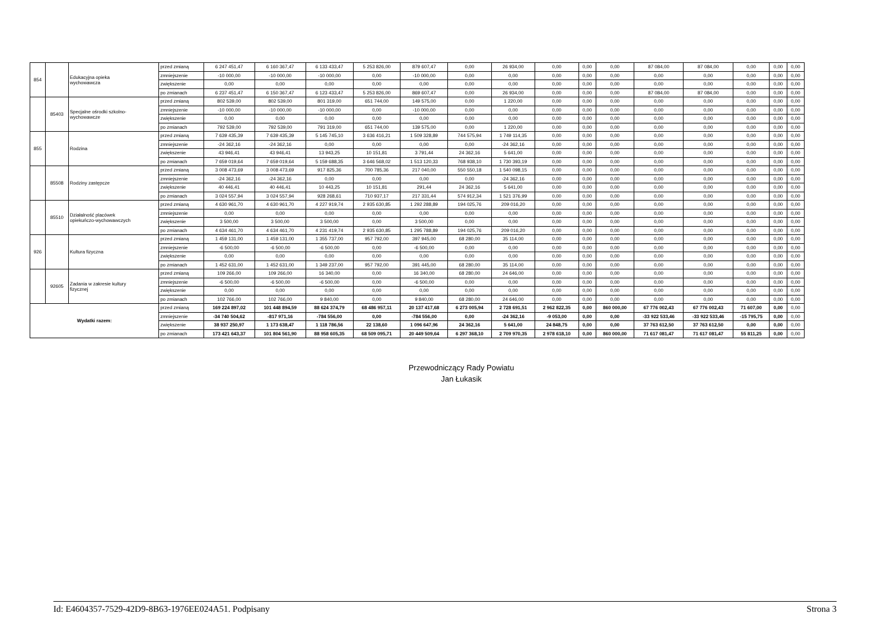| 854 | | Edukacyjna opieka wychowawcza | przed zmianą | 6 247 451,47 | 6 160 367,47 | 6 133 433,47 | 5 253 826,00 | 879 607,47 | 0,00 | 26 934,00 | 0,00 | 0,00 | 0,00 | 87 084,00 | 87 084,00 | 0,00 | 0,00 | 0,00 |
| | | | zmniejszenie | -10 000,00 | -10 000,00 | -10 000,00 | 0,00 | -10 000,00 | 0,00 | 0,00 | 0,00 | 0,00 | 0,00 | 0,00 | 0,00 | 0,00 | 0,00 | 0,00 |
| | | | zwiększenie | 0,00 | 0,00 | 0,00 | 0,00 | 0,00 | 0,00 | 0,00 | 0,00 | 0,00 | 0,00 | 0,00 | 0,00 | 0,00 | 0,00 | 0,00 |
| | | | po zmianach | 6 237 451,47 | 6 150 367,47 | 6 123 433,47 | 5 253 826,00 | 869 607,47 | 0,00 | 26 934,00 | 0,00 | 0,00 | 0,00 | 87 084,00 | 87 084,00 | 0,00 | 0,00 | 0,00 |
| | 85403 | Specjalne ośrodki szkolno- wychowawcze | przed zmianą | 802 539,00 | 802 539,00 | 801 319,00 | 651 744,00 | 149 575,00 | 0,00 | 1 220,00 | 0,00 | 0,00 | 0,00 | 0,00 | 0,00 | 0,00 | 0,00 | 0,00 |
| | | | zmniejszenie | -10 000,00 | -10 000,00 | -10 000,00 | 0,00 | -10 000,00 | 0,00 | 0,00 | 0,00 | 0,00 | 0,00 | 0,00 | 0,00 | 0,00 | 0,00 | 0,00 |
| | | | zwiększenie | 0,00 | 0,00 | 0,00 | 0,00 | 0,00 | 0,00 | 0,00 | 0,00 | 0,00 | 0,00 | 0,00 | 0,00 | 0,00 | 0,00 | 0,00 |
| | | | po zmianach | 792 539,00 | 792 539,00 | 791 319,00 | 651 744,00 | 139 575,00 | 0,00 | 1 220,00 | 0,00 | 0,00 | 0,00 | 0,00 | 0,00 | 0,00 | 0,00 | 0,00 |
| 855 | | Rodzina | przed zmianą | 7 639 435,39 | 7 639 435,39 | 5 145 745,10 | 3 636 416,21 | 1 509 328,89 | 744 575,94 | 1 749 114,35 | 0,00 | 0,00 | 0,00 | 0,00 | 0,00 | 0,00 | 0,00 | 0,00 |
| | | | zmniejszenie | -24 362,16 | -24 362,16 | 0,00 | 0,00 | 0,00 | 0,00 | -24 362,16 | 0,00 | 0,00 | 0,00 | 0,00 | 0,00 | 0,00 | 0,00 | 0,00 |
| | | | zwiększenie | 43 946,41 | 43 946,41 | 13 943,25 | 10 151,81 | 3 791,44 | 24 362,16 | 5 641,00 | 0,00 | 0,00 | 0,00 | 0,00 | 0,00 | 0,00 | 0,00 | 0,00 |
| | | | po zmianach | 7 659 019,64 | 7 659 019,64 | 5 159 688,35 | 3 646 568,02 | 1 513 120,33 | 768 938,10 | 1 730 393,19 | 0,00 | 0,00 | 0,00 | 0,00 | 0,00 | 0,00 | 0,00 | 0,00 |
| | 85508 | Rodziny zastępcze | przed zmianą | 3 008 473,69 | 3 008 473,69 | 917 825,36 | 700 785,36 | 217 040,00 | 550 550,18 | 1 540 098,15 | 0,00 | 0,00 | 0,00 | 0,00 | 0,00 | 0,00 | 0,00 | 0,00 |
| | | | zmniejszenie | -24 362,16 | -24 362,16 | 0,00 | 0,00 | 0,00 | 0,00 | -24 362,16 | 0,00 | 0,00 | 0,00 | 0,00 | 0,00 | 0,00 | 0,00 | 0,00 |
| | | | zwiększenie | 40 446,41 | 40 446,41 | 10 443,25 | 10 151,81 | 291,44 | 24 362,16 | 5 641,00 | 0,00 | 0,00 | 0,00 | 0,00 | 0,00 | 0,00 | 0,00 | 0,00 |
| | | | po zmianach | 3 024 557,94 | 3 024 557,94 | 928 268,61 | 710 937,17 | 217 331,44 | 574 912,34 | 1 521 376,99 | 0,00 | 0,00 | 0,00 | 0,00 | 0,00 | 0,00 | 0,00 | 0,00 |
| | 85510 | Działalność placówek opiekuńczo-wychowawczych | przed zmianą | 4 630 961,70 | 4 630 961,70 | 4 227 919,74 | 2 935 630,85 | 1 292 288,89 | 194 025,76 | 209 016,20 | 0,00 | 0,00 | 0,00 | 0,00 | 0,00 | 0,00 | 0,00 | 0,00 |
| | | | zmniejszenie | 0,00 | 0,00 | 0,00 | 0,00 | 0,00 | 0,00 | 0,00 | 0,00 | 0,00 | 0,00 | 0,00 | 0,00 | 0,00 | 0,00 | 0,00 |
| | | | zwiększenie | 3 500,00 | 3 500,00 | 3 500,00 | 0,00 | 3 500,00 | 0,00 | 0,00 | 0,00 | 0,00 | 0,00 | 0,00 | 0,00 | 0,00 | 0,00 | 0,00 |
| | | | po zmianach | 4 634 461,70 | 4 634 461,70 | 4 231 419,74 | 2 935 630,85 | 1 295 788,89 | 194 025,76 | 209 016,20 | 0,00 | 0,00 | 0,00 | 0,00 | 0,00 | 0,00 | 0,00 | 0,00 |
| 926 | | Kultura fizyczna | przed zmianą | 1 459 131,00 | 1 459 131,00 | 1 355 737,00 | 957 792,00 | 397 945,00 | 68 280,00 | 35 114,00 | 0,00 | 0,00 | 0,00 | 0,00 | 0,00 | 0,00 | 0,00 | 0,00 |
| | | | zmniejszenie | -6 500,00 | -6 500,00 | -6 500,00 | 0,00 | -6 500,00 | 0,00 | 0,00 | 0,00 | 0,00 | 0,00 | 0,00 | 0,00 | 0,00 | 0,00 | 0,00 |
| | | | zwiększenie | 0,00 | 0,00 | 0,00 | 0,00 | 0,00 | 0,00 | 0,00 | 0,00 | 0,00 | 0,00 | 0,00 | 0,00 | 0,00 | 0,00 | 0,00 |
| | | | po zmianach | 1 452 631,00 | 1 452 631,00 | 1 349 237,00 | 957 792,00 | 391 445,00 | 68 280,00 | 35 114,00 | 0,00 | 0,00 | 0,00 | 0,00 | 0,00 | 0,00 | 0,00 | 0,00 |
| | 92605 | Zadania w zakresie kultury fizycznej | przed zmianą | 109 266,00 | 109 266,00 | 16 340,00 | 0,00 | 16 340,00 | 68 280,00 | 24 646,00 | 0,00 | 0,00 | 0,00 | 0,00 | 0,00 | 0,00 | 0,00 | 0,00 |
| | | | zmniejszenie | -6 500,00 | -6 500,00 | -6 500,00 | 0,00 | -6 500,00 | 0,00 | 0,00 | 0,00 | 0,00 | 0,00 | 0,00 | 0,00 | 0,00 | 0,00 | 0,00 |
| | | | zwiększenie | 0,00 | 0,00 | 0,00 | 0,00 | 0,00 | 0,00 | 0,00 | 0,00 | 0,00 | 0,00 | 0,00 | 0,00 | 0,00 | 0,00 | 0,00 |
| | | | po zmianach | 102 766,00 | 102 766,00 | 9 840,00 | 0,00 | 9 840,00 | 68 280,00 | 24 646,00 | 0,00 | 0,00 | 0,00 | 0,00 | 0,00 | 0,00 | 0,00 | 0,00 |
| Wydatki razem: | | | przed zmianą | 169 224 897,02 | 101 448 894,59 | 88 624 374,79 | 68 486 957,11 | 20 137 417,68 | 6 273 005,94 | 2 728 691,51 | 2 962 822,35 | 0,00 | 860 000,00 | 67 776 002,43 | 67 776 002,43 | 71 607,00 | 0,00 | 0,00 |
| | | | zmniejszenie | -34 740 504,62 | -817 971,16 | -784 556,00 | 0,00 | -784 556,00 | 0,00 | -24 362,16 | -9 053,00 | 0,00 | 0,00 | -33 922 533,46 | -33 922 533,46 | -15 795,75 | 0,00 | 0,00 |
| | | | zwiększenie | 38 937 250,97 | 1 173 638,47 | 1 118 786,56 | 22 138,60 | 1 096 647,96 | 24 362,16 | 5 641,00 | 24 848,75 | 0,00 | 0,00 | 37 763 612,50 | 37 763 612,50 | 0,00 | 0,00 | 0,00 |
| | | | po zmianach | 173 421 643,37 | 101 804 561,90 | 88 958 605,35 | 68 509 095,71 | 20 449 509,64 | 6 297 368,10 | 2 709 970,35 | 2 978 618,10 | 0,00 | 860 000,00 | 71 617 081,47 | 71 617 081,47 | 55 811,25 | 0,00 | 0,00 |
Przewodniczący Rady Powiatu
Jan Łukasik
Id: E4604357-7529-42D9-8B63-1976EE024A51. Podpisany Strona 3